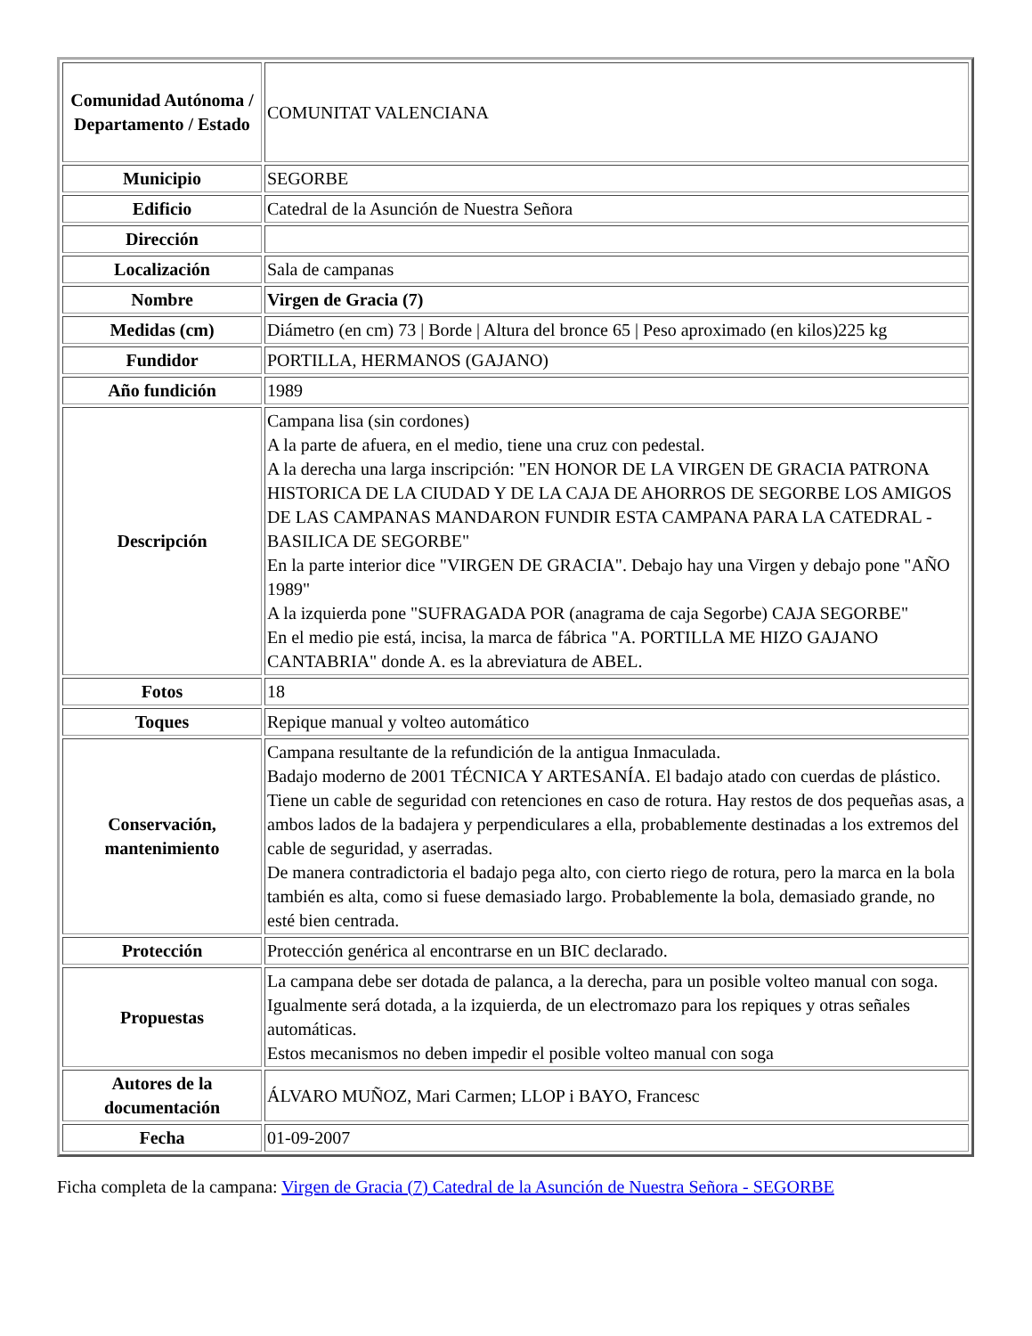| Comunidad Autónoma / Departamento / Estado | COMUNITAT VALENCIANA |
| Municipio | SEGORBE |
| Edificio | Catedral de la Asunción de Nuestra Señora |
| Dirección | |
| Localización | Sala de campanas |
| Nombre | Virgen de Gracia (7) |
| Medidas (cm) | Diámetro (en cm) 73 / Borde / Altura del bronce 65 / Peso aproximado (en kilos)225 kg |
| Fundidor | PORTILLA, HERMANOS (GAJANO) |
| Año fundición | 1989 |
| Descripción | Campana lisa (sin cordones) A la parte de afuera, en el medio, tiene una cruz con pedestal. A la derecha una larga inscripción: "EN HONOR DE LA VIRGEN DE GRACIA PATRONA HISTORICA DE LA CIUDAD Y DE LA CAJA DE AHORROS DE SEGORBE LOS AMIGOS DE LAS CAMPANAS MANDARON FUNDIR ESTA CAMPANA PARA LA CATEDRAL - BASILICA DE SEGORBE" En la parte interior dice "VIRGEN DE GRACIA". Debajo hay una Virgen y debajo pone "AÑO 1989" A la izquierda pone "SUFRAGADA POR (anagrama de caja Segorbe) CAJA SEGORBE" En el medio pie está, incisa, la marca de fábrica "A. PORTILLA ME HIZO GAJANO CANTABRIA" donde A. es la abreviatura de ABEL. |
| Fotos | 18 |
| Toques | Repique manual y volteo automático |
| Conservación, mantenimiento | Campana resultante de la refundición de la antigua Inmaculada. Badajo moderno de 2001 TÉCNICA Y ARTESANÍA. El badajo atado con cuerdas de plástico. Tiene un cable de seguridad con retenciones en caso de rotura. Hay restos de dos pequeñas asas, a ambos lados de la badajera y perpendiculares a ella, probablemente destinadas a los extremos del cable de seguridad, y aserradas. De manera contradictoria el badajo pega alto, con cierto riego de rotura, pero la marca en la bola también es alta, como si fuese demasiado largo. Probablemente la bola, demasiado grande, no esté bien centrada. |
| Protección | Protección genérica al encontrarse en un BIC declarado. |
| Propuestas | La campana debe ser dotada de palanca, a la derecha, para un posible volteo manual con soga. Igualmente será dotada, a la izquierda, de un electromazo para los repiques y otras señales automáticas. Estos mecanismos no deben impedir el posible volteo manual con soga |
| Autores de la documentación | ÁLVARO MUÑOZ, Mari Carmen; LLOP i BAYO, Francesc |
| Fecha | 01-09-2007 |
Ficha completa de la campana: Virgen de Gracia (7) Catedral de la Asunción de Nuestra Señora - SEGORBE